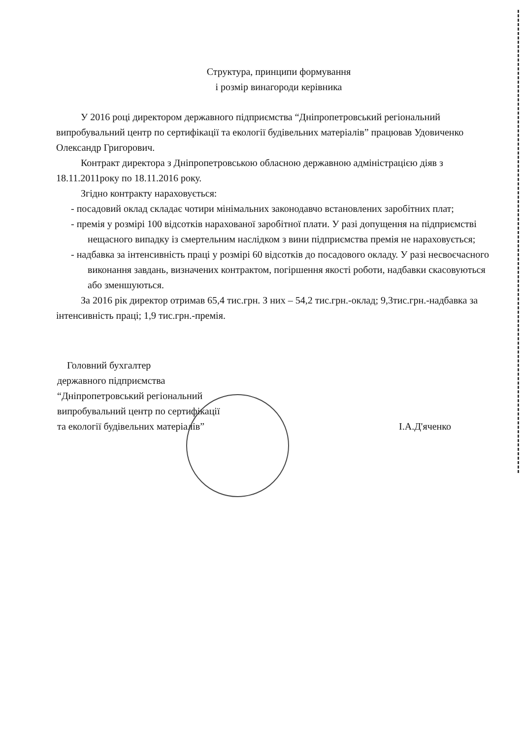Структура, принципи формування
і розмір винагороди керівника
У 2016 році директором державного підприємства “Дніпропетровський регіональний випробувальний центр по сертифікації та екології будівельних матеріалів” працював Удовиченко Олександр Григорович.
Контракт директора з Дніпропетровською обласною державною адміністрацією діяв з 18.11.2011року по 18.11.2016 року.
Згідно контракту нараховується:
- посадовий оклад складає чотири мінімальних законодавчо встановлених заробітних плат;
- премія у розмірі 100 відсотків нарахованої заробітної плати. У разі допущення на підприємстві нещасного випадку із смертельним наслідком з вини підприємства премія не нараховується;
- надбавка за інтенсивність праці у розмірі 60 відсотків до посадового окладу. У разі несвоєчасного виконання завдань, визначених контрактом, погіршення якості роботи, надбавки скасовуються або зменшуються.
За 2016 рік директор отримав 65,4 тис.грн. З них – 54,2 тис.грн.-оклад; 9,3тис.грн.-надбавка за інтенсивність праці; 1,9 тис.грн.-премія.
Головний бухгалтер
державного підприємства
“Дніпропетровський регіональний
випробувальний центр по сертифікації
та екології будівельних матеріалів”
І.А.Д'яченко